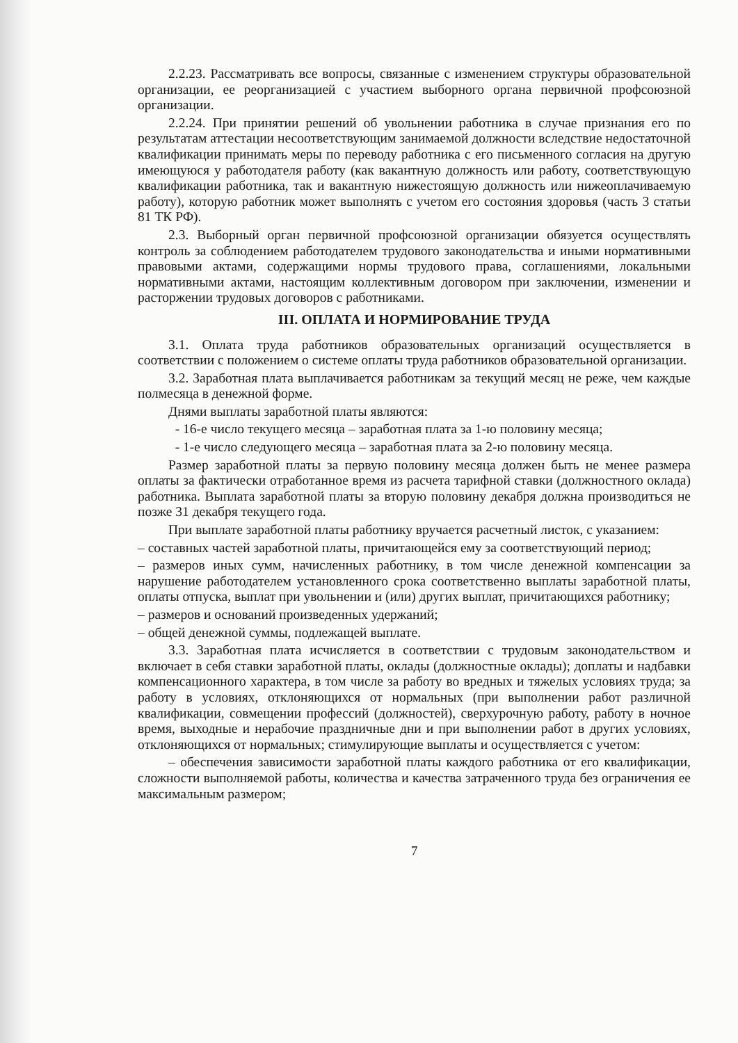2.2.23. Рассматривать все вопросы, связанные с изменением структуры образовательной организации, ее реорганизацией с участием выборного органа первичной профсоюзной организации.
2.2.24. При принятии решений об увольнении работника в случае признания его по результатам аттестации несоответствующим занимаемой должности вследствие недостаточной квалификации принимать меры по переводу работника с его письменного согласия на другую имеющуюся у работодателя работу (как вакантную должность или работу, соответствующую квалификации работника, так и вакантную нижестоящую должность или нижеоплачиваемую работу), которую работник может выполнять с учетом его состояния здоровья (часть 3 статьи 81 ТК РФ).
2.3. Выборный орган первичной профсоюзной организации обязуется осуществлять контроль за соблюдением работодателем трудового законодательства и иными нормативными правовыми актами, содержащими нормы трудового права, соглашениями, локальными нормативными актами, настоящим коллективным договором при заключении, изменении и расторжении трудовых договоров с работниками.
III. ОПЛАТА И НОРМИРОВАНИЕ ТРУДА
3.1. Оплата труда работников образовательных организаций осуществляется в соответствии с положением о системе оплаты труда работников образовательной организации.
3.2. Заработная плата выплачивается работникам за текущий месяц не реже, чем каждые полмесяца в денежной форме.
Днями выплаты заработной платы являются:
- 16-е число текущего месяца – заработная плата за 1-ю половину месяца;
- 1-е число следующего месяца – заработная плата за 2-ю половину месяца.
Размер заработной платы за первую половину месяца должен быть не менее размера оплаты за фактически отработанное время из расчета тарифной ставки (должностного оклада) работника. Выплата заработной платы за вторую половину декабря должна производиться не позже 31 декабря текущего года.
При выплате заработной платы работнику вручается расчетный листок, с указанием:
– составных частей заработной платы, причитающейся ему за соответствующий период;
– размеров иных сумм, начисленных работнику, в том числе денежной компенсации за нарушение работодателем установленного срока соответственно выплаты заработной платы, оплаты отпуска, выплат при увольнении и (или) других выплат, причитающихся работнику;
– размеров и оснований произведенных удержаний;
– общей денежной суммы, подлежащей выплате.
3.3. Заработная плата исчисляется в соответствии с трудовым законодательством и включает в себя ставки заработной платы, оклады (должностные оклады); доплаты и надбавки компенсационного характера, в том числе за работу во вредных и тяжелых условиях труда; за работу в условиях, отклоняющихся от нормальных (при выполнении работ различной квалификации, совмещении профессий (должностей), сверхурочную работу, работу в ночное время, выходные и нерабочие праздничные дни и при выполнении работ в других условиях, отклоняющихся от нормальных; стимулирующие выплаты и осуществляется с учетом:
– обеспечения зависимости заработной платы каждого работника от его квалификации, сложности выполняемой работы, количества и качества затраченного труда без ограничения ее максимальным размером;
7